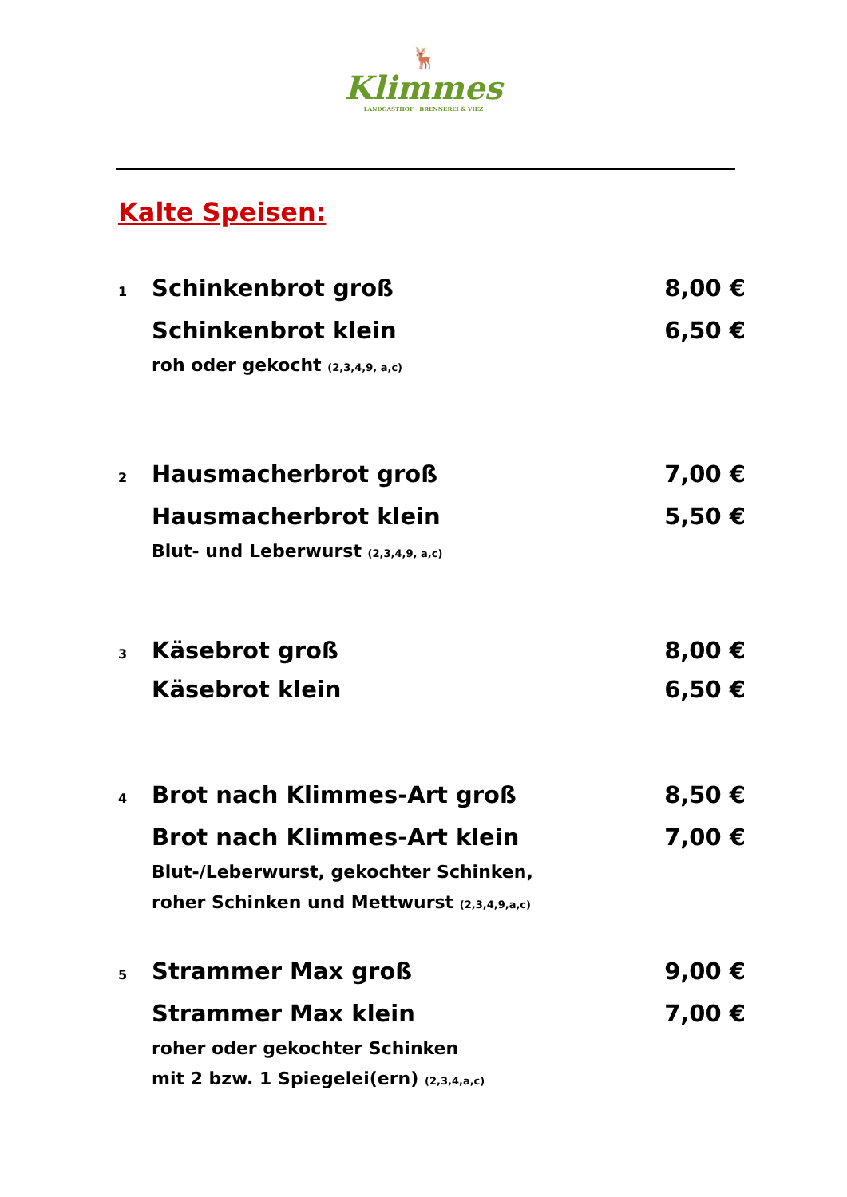🦌
Klimmes
LANDGASTHOF · BRENNEREI & VIEZ
Kalte Speisen:
1 Schinkenbrot groß 8,00 €
Schinkenbrot klein 6,50 €
roh oder gekocht (2,3,4,9, a,c)
2 Hausmacherbrot groß 7,00 €
Hausmacherbrot klein 5,50 €
Blut- und Leberwurst (2,3,4,9, a,c)
3 Käsebrot groß 8,00 €
Käsebrot klein 6,50 €
4 Brot nach Klimmes-Art groß 8,50 €
Brot nach Klimmes-Art klein 7,00 €
Blut-/Leberwurst, gekochter Schinken,
roher Schinken und Mettwurst (2,3,4,9,a,c)
5 Strammer Max groß 9,00 €
Strammer Max klein 7,00 €
roher oder gekochter Schinken
mit 2 bzw. 1 Spiegelei(ern) (2,3,4,a,c)